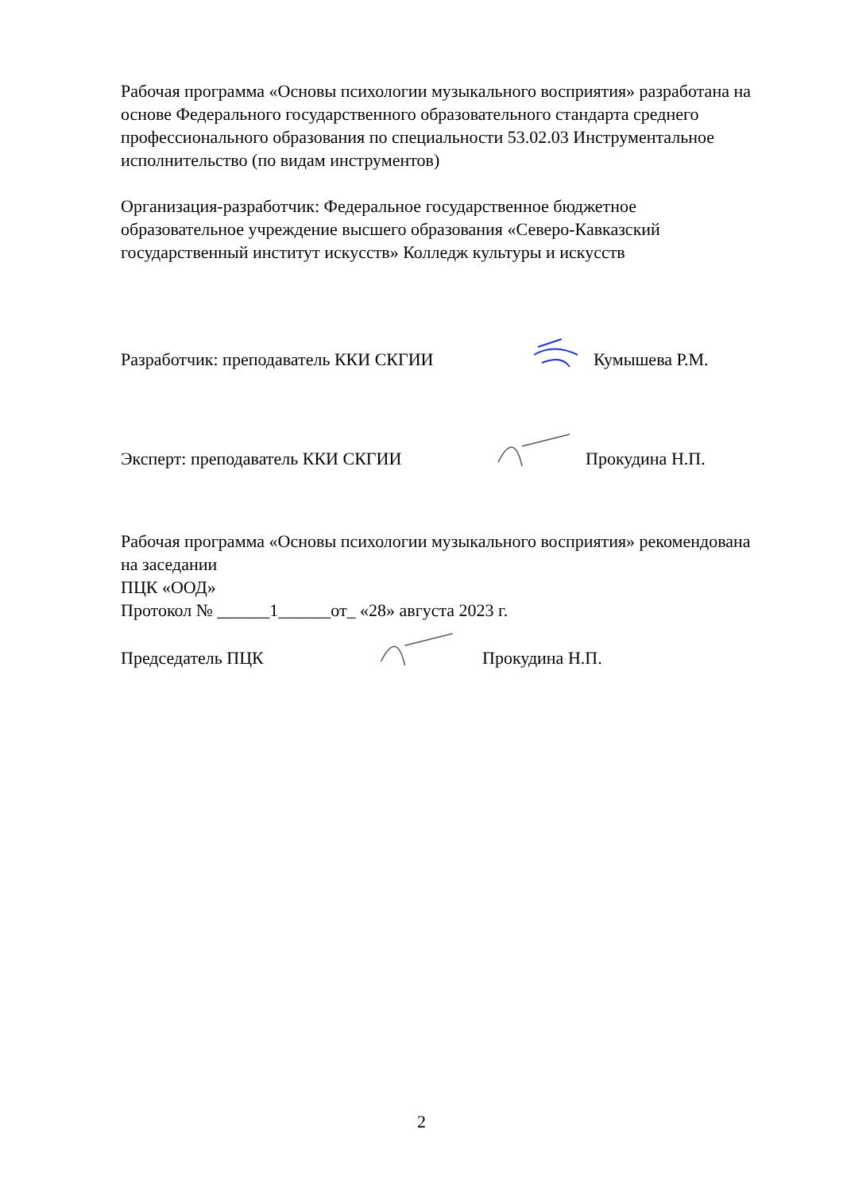Рабочая программа «Основы психологии музыкального восприятия» разработана на основе Федерального государственного образовательного стандарта среднего профессионального образования по специальности 53.02.03 Инструментальное исполнительство (по видам инструментов)
Организация-разработчик: Федеральное государственное бюджетное образовательное учреждение высшего образования «Северо-Кавказский государственный институт искусств» Колледж культуры и искусств
Разработчик: преподаватель ККИ СКГИИ Кумышева Р.М.
Эксперт: преподаватель ККИ СКГИИ Прокудина Н.П.
Рабочая программа «Основы психологии музыкального восприятия» рекомендована на заседании
ПЦК «ООД»
Протокол № ______1______от_ «28» августа 2023 г.
Председатель ПЦК Прокудина Н.П.
2